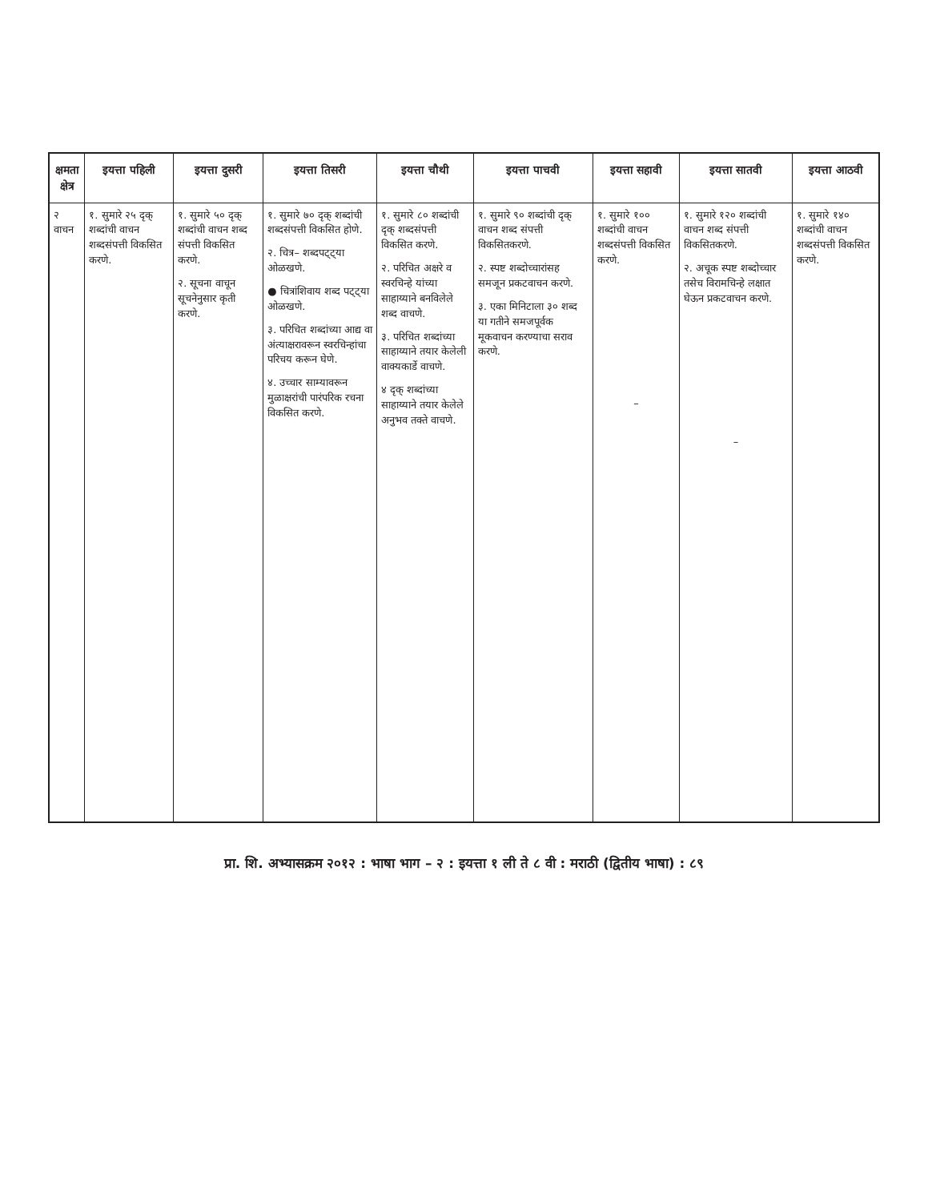| क्षमता क्षेत्र | इयत्ता पहिली | इयत्ता दुसरी | इयत्ता तिसरी | इयत्ता चौथी | इयत्ता पाचवी | इयत्ता सहावी | इयत्ता सातवी | इयत्ता आठवी |
| --- | --- | --- | --- | --- | --- | --- | --- | --- |
| २ वाचन | १. सुमारे २५ दृक् शब्दांची वाचन शब्दसंपत्ती विकसित करणे. | १. सुमारे ५० दृक् शब्दांची वाचन शब्द संपत्ती विकसित करणे. २. सूचना वाचून सूचनेनुसार कृती करणे. | १. सुमारे ७० दृक् शब्दांची शब्दसंपत्ती विकसित होणे. २. चित्र– शब्दपट्ट्या ओळखणे. ● चित्रांशिवाय शब्द पट्ट्या ओळखणे. ३. परिचित शब्दांच्या आद्य वा अंत्याक्षरावरून स्वरचिन्हांचा परिचय करून घेणे. ४. उच्चार साम्यावरून मुळाक्षरांची पारंपरिक रचना विकसित करणे. | १. सुमारे ८० शब्दांची दृक् शब्दसंपत्ती विकसित करणे. २. परिचित अक्षरे व स्वरचिन्हे यांच्या साहाय्याने बनविलेले शब्द वाचणे. ३. परिचित शब्दांच्या साहाय्याने तयार केलेली वाक्यकार्डे वाचणे. ४ दृक् शब्दांच्या साहाय्याने तयार केलेले अनुभव तक्ते वाचणे. | १. सुमारे ९० शब्दांची दृक् वाचन शब्द संपत्ती विकसितकरणे. २. स्पष्ट शब्दोच्चारांसह समजून प्रकटवाचन करणे. ३. एका मिनिटाला ३० शब्द या गतीने समजपूर्वक मूकवाचन करण्याचा सराव करणे. | १. सुमारे १०० शब्दांची वाचन शब्दसंपत्ती विकसित करणे. – | १. सुमारे १२० शब्दांची वाचन शब्द संपत्ती विकसितकरणे. २. अचूक स्पष्ट शब्दोच्चार तसेच विरामचिन्हे लक्षात घेऊन प्रकटवाचन करणे. – | १. सुमारे १४० शब्दांची वाचन शब्दसंपत्ती विकसित करणे. |
प्रा. शि. अभ्यासक्रम २०१२ : भाषा भाग – २ : इयत्ता १ ली ते ८ वी : मराठी (द्वितीय भाषा) : ८९